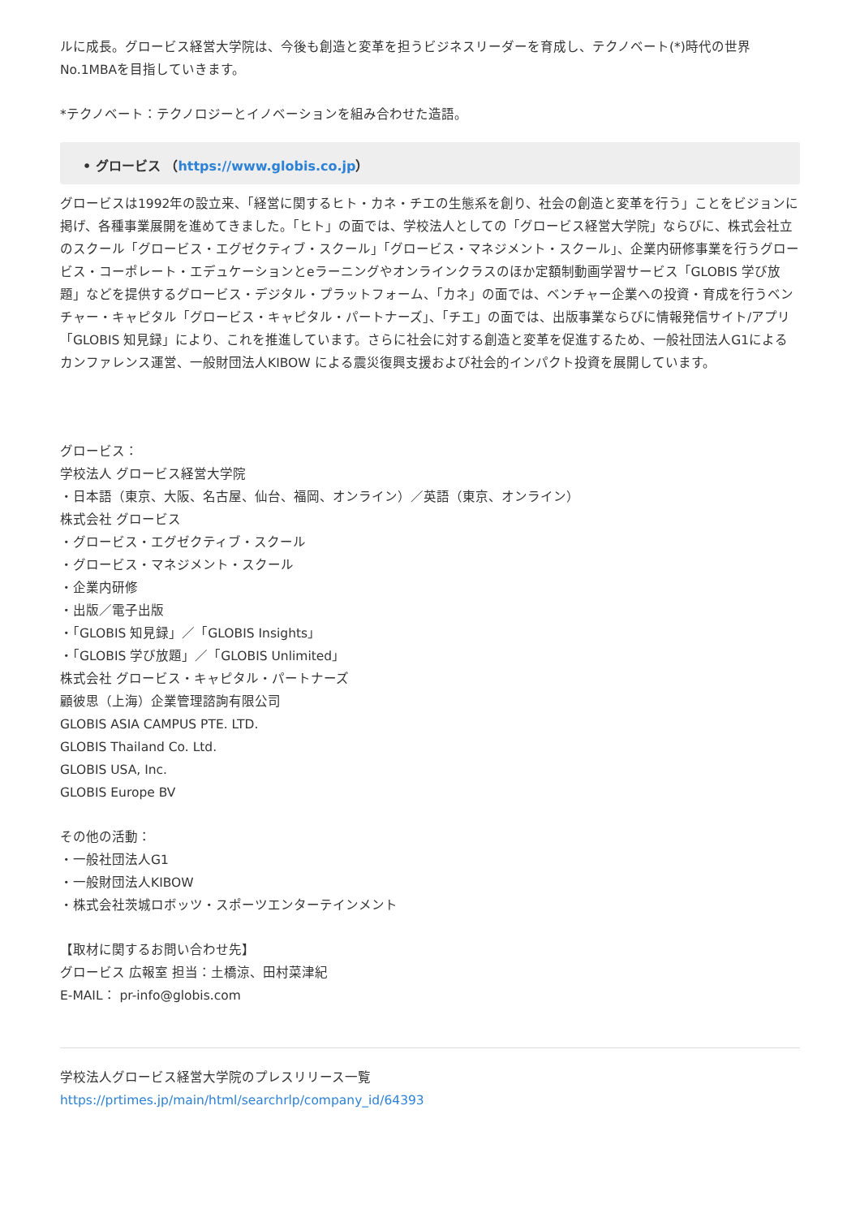ルに成長。グロービス経営大学院は、今後も創造と変革を担うビジネスリーダーを育成し、テクノベート(*)時代の世界No.1MBAを目指していきます。
*テクノベート：テクノロジーとイノベーションを組み合わせた造語。
• グロービス （https://www.globis.co.jp）
グロービスは1992年の設立来、「経営に関するヒト・カネ・チエの生態系を創り、社会の創造と変革を行う」ことをビジョンに掲げ、各種事業展開を進めてきました。「ヒト」の面では、学校法人としての「グロービス経営大学院」ならびに、株式会社立のスクール「グロービス・エグゼクティブ・スクール」「グロービス・マネジメント・スクール」、企業内研修事業を行うグロービス・コーポレート・エデュケーションとeラーニングやオンラインクラスのほか定額制動画学習サービス「GLOBIS 学び放題」などを提供するグロービス・デジタル・プラットフォーム、「カネ」の面では、ベンチャー企業への投資・育成を行うベンチャー・キャピタル「グロービス・キャピタル・パートナーズ」、「チエ」の面では、出版事業ならびに情報発信サイト/アプリ「GLOBIS 知見録」により、これを推進しています。さらに社会に対する創造と変革を促進するため、一般社団法人G1によるカンファレンス運営、一般財団法人KIBOW による震災復興支援および社会的インパクト投資を展開しています。
グロービス：
学校法人 グロービス経営大学院
・日本語（東京、大阪、名古屋、仙台、福岡、オンライン）／英語（東京、オンライン）
株式会社 グロービス
・グロービス・エグゼクティブ・スクール
・グロービス・マネジメント・スクール
・企業内研修
・出版／電子出版
・「GLOBIS 知見録」／「GLOBIS Insights」
・「GLOBIS 学び放題」／「GLOBIS Unlimited」
株式会社 グロービス・キャピタル・パートナーズ
顧彼思（上海）企業管理諮詢有限公司
GLOBIS ASIA CAMPUS PTE. LTD.
GLOBIS Thailand Co. Ltd.
GLOBIS USA, Inc.
GLOBIS Europe BV
その他の活動：
・一般社団法人G1
・一般財団法人KIBOW
・株式会社茨城ロボッツ・スポーツエンターテインメント
【取材に関するお問い合わせ先】
グロービス 広報室 担当：土橋涼、田村菜津紀
E-MAIL： pr-info@globis.com
学校法人グロービス経営大学院のプレスリリース一覧
https://prtimes.jp/main/html/searchrlp/company_id/64393